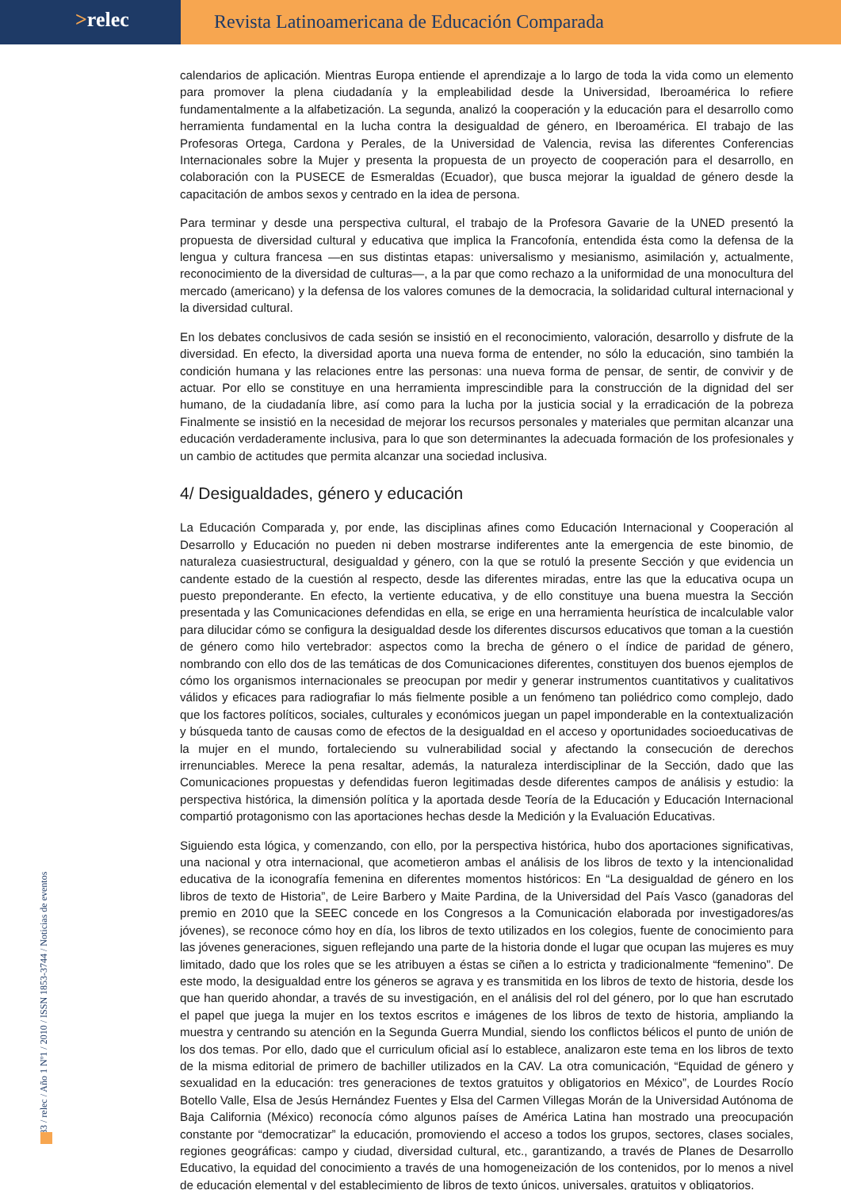>relec
Revista Latinoamericana de Educación Comparada
calendarios de aplicación. Mientras Europa entiende el aprendizaje a lo largo de toda la vida como un elemento para promover la plena ciudadanía y la empleabilidad desde la Universidad, Iberoamérica lo refiere fundamentalmente a la alfabetización. La segunda, analizó la cooperación y la educación para el desarrollo como herramienta fundamental en la lucha contra la desigualdad de género, en Iberoamérica. El trabajo de las Profesoras Ortega, Cardona y Perales, de la Universidad de Valencia, revisa las diferentes Conferencias Internacionales sobre la Mujer y presenta la propuesta de un proyecto de cooperación para el desarrollo, en colaboración con la PUSECE de Esmeraldas (Ecuador), que busca mejorar la igualdad de género desde la capacitación de ambos sexos y centrado en la idea de persona.
Para terminar y desde una perspectiva cultural, el trabajo de la Profesora Gavarie de la UNED presentó la propuesta de diversidad cultural y educativa que implica la Francofonía, entendida ésta como la defensa de la lengua y cultura francesa —en sus distintas etapas: universalismo y mesianismo, asimilación y, actualmente, reconocimiento de la diversidad de culturas—, a la par que como rechazo a la uniformidad de una monocultura del mercado (americano) y la defensa de los valores comunes de la democracia, la solidaridad cultural internacional y la diversidad cultural.
En los debates conclusivos de cada sesión se insistió en el reconocimiento, valoración, desarrollo y disfrute de la diversidad. En efecto, la diversidad aporta una nueva forma de entender, no sólo la educación, sino también la condición humana y las relaciones entre las personas: una nueva forma de pensar, de sentir, de convivir y de actuar. Por ello se constituye en una herramienta imprescindible para la construcción de la dignidad del ser humano, de la ciudadanía libre, así como para la lucha por la justicia social y la erradicación de la pobreza Finalmente se insistió en la necesidad de mejorar los recursos personales y materiales que permitan alcanzar una educación verdaderamente inclusiva, para lo que son determinantes la adecuada formación de los profesionales y un cambio de actitudes que permita alcanzar una sociedad inclusiva.
4/ Desigualdades, género y educación
La Educación Comparada y, por ende, las disciplinas afines como Educación Internacional y Cooperación al Desarrollo y Educación no pueden ni deben mostrarse indiferentes ante la emergencia de este binomio, de naturaleza cuasiestructural, desigualdad y género, con la que se rotuló la presente Sección y que evidencia un candente estado de la cuestión al respecto, desde las diferentes miradas, entre las que la educativa ocupa un puesto preponderante. En efecto, la vertiente educativa, y de ello constituye una buena muestra la Sección presentada y las Comunicaciones defendidas en ella, se erige en una herramienta heurística de incalculable valor para dilucidar cómo se configura la desigualdad desde los diferentes discursos educativos que toman a la cuestión de género como hilo vertebrador: aspectos como la brecha de género o el índice de paridad de género, nombrando con ello dos de las temáticas de dos Comunicaciones diferentes, constituyen dos buenos ejemplos de cómo los organismos internacionales se preocupan por medir y generar instrumentos cuantitativos y cualitativos válidos y eficaces para radiografiar lo más fielmente posible a un fenómeno tan poliédrico como complejo, dado que los factores políticos, sociales, culturales y económicos juegan un papel imponderable en la contextualización y búsqueda tanto de causas como de efectos de la desigualdad en el acceso y oportunidades socioeducativas de la mujer en el mundo, fortaleciendo su vulnerabilidad social y afectando la consecución de derechos irrenunciables. Merece la pena resaltar, además, la naturaleza interdisciplinar de la Sección, dado que las Comunicaciones propuestas y defendidas fueron legitimadas desde diferentes campos de análisis y estudio: la perspectiva histórica, la dimensión política y la aportada desde Teoría de la Educación y Educación Internacional compartió protagonismo con las aportaciones hechas desde la Medición y la Evaluación Educativas.
Siguiendo esta lógica, y comenzando, con ello, por la perspectiva histórica, hubo dos aportaciones significativas, una nacional y otra internacional, que acometieron ambas el análisis de los libros de texto y la intencionalidad educativa de la iconografía femenina en diferentes momentos históricos: En “La desigualdad de género en los libros de texto de Historia”, de Leire Barbero y Maite Pardina, de la Universidad del País Vasco (ganadoras del premio en 2010 que la SEEC concede en los Congresos a la Comunicación elaborada por investigadores/as jóvenes), se reconoce cómo hoy en día, los libros de texto utilizados en los colegios, fuente de conocimiento para las jóvenes generaciones, siguen reflejando una parte de la historia donde el lugar que ocupan las mujeres es muy limitado, dado que los roles que se les atribuyen a éstas se ciñen a lo estricta y tradicionalmente “femenino”. De este modo, la desigualdad entre los géneros se agrava y es transmitida en los libros de texto de historia, desde los que han querido ahondar, a través de su investigación, en el análisis del rol del género, por lo que han escrutado el papel que juega la mujer en los textos escritos e imágenes de los libros de texto de historia, ampliando la muestra y centrando su atención en la Segunda Guerra Mundial, siendo los conflictos bélicos el punto de unión de los dos temas. Por ello, dado que el curriculum oficial así lo establece, analizaron este tema en los libros de texto de la misma editorial de primero de bachiller utilizados en la CAV. La otra comunicación, “Equidad de género y sexualidad en la educación: tres generaciones de textos gratuitos y obligatorios en México”, de Lourdes Rocío Botello Valle, Elsa de Jesús Hernández Fuentes y Elsa del Carmen Villegas Morán de la Universidad Autónoma de Baja California (México) reconocía cómo algunos países de América Latina han mostrado una preocupación constante por “democratizar” la educación, promoviendo el acceso a todos los grupos, sectores, clases sociales, regiones geográficas: campo y ciudad, diversidad cultural, etc., garantizando, a través de Planes de Desarrollo Educativo, la equidad del conocimiento a través de una homogeneización de los contenidos, por lo menos a nivel de educación elemental y del establecimiento de libros de texto únicos, universales, gratuitos y obligatorios.
83 / relec / Año 1 Nº1 / 2010 / ISSN 1853-3744 / Noticias de eventos